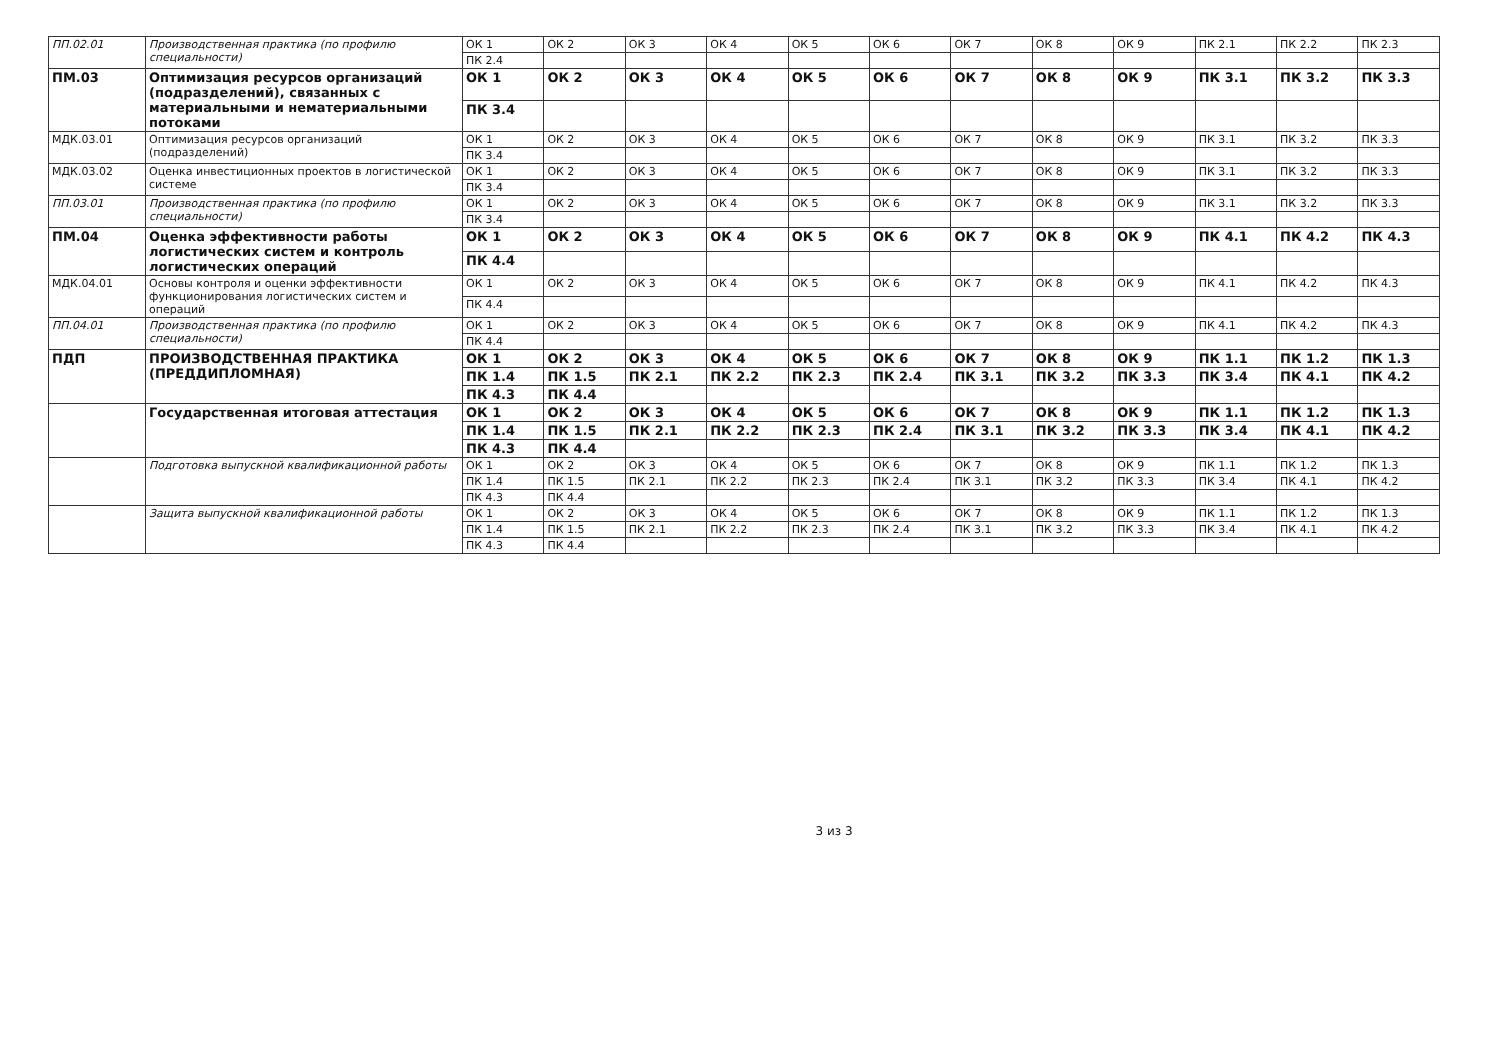| ПП.02.01 | Производственная практика (по профилю специальности) | ОК 1 | ОК 2 | ОК 3 | ОК 4 | ОК 5 | ОК 6 | ОК 7 | ОК 8 | ОК 9 | ПК 2.1 | ПК 2.2 | ПК 2.3 |
| | | ПК 2.4 | | | | | | | | | | | |
| ПМ.03 | Оптимизация ресурсов организаций (подразделений), связанных с материальными и нематериальными потоками | ОК 1 | ОК 2 | ОК 3 | ОК 4 | ОК 5 | ОК 6 | ОК 7 | ОК 8 | ОК 9 | ПК 3.1 | ПК 3.2 | ПК 3.3 |
| | | ПК 3.4 | | | | | | | | | | | |
| МДК.03.01 | Оптимизация ресурсов организаций (подразделений) | ОК 1 | ОК 2 | ОК 3 | ОК 4 | ОК 5 | ОК 6 | ОК 7 | ОК 8 | ОК 9 | ПК 3.1 | ПК 3.2 | ПК 3.3 |
| | | ПК 3.4 | | | | | | | | | | | |
| МДК.03.02 | Оценка инвестиционных проектов в логистической системе | ОК 1 | ОК 2 | ОК 3 | ОК 4 | ОК 5 | ОК 6 | ОК 7 | ОК 8 | ОК 9 | ПК 3.1 | ПК 3.2 | ПК 3.3 |
| | | ПК 3.4 | | | | | | | | | | | |
| ПП.03.01 | Производственная практика (по профилю специальности) | ОК 1 | ОК 2 | ОК 3 | ОК 4 | ОК 5 | ОК 6 | ОК 7 | ОК 8 | ОК 9 | ПК 3.1 | ПК 3.2 | ПК 3.3 |
| | | ПК 3.4 | | | | | | | | | | | |
| ПМ.04 | Оценка эффективности работы логистических систем и контроль логистических операций | ОК 1 | ОК 2 | ОК 3 | ОК 4 | ОК 5 | ОК 6 | ОК 7 | ОК 8 | ОК 9 | ПК 4.1 | ПК 4.2 | ПК 4.3 |
| | | ПК 4.4 | | | | | | | | | | | |
| МДК.04.01 | Основы контроля и оценки эффективности функционирования логистических систем и операций | ОК 1 | ОК 2 | ОК 3 | ОК 4 | ОК 5 | ОК 6 | ОК 7 | ОК 8 | ОК 9 | ПК 4.1 | ПК 4.2 | ПК 4.3 |
| | | ПК 4.4 | | | | | | | | | | | |
| ПП.04.01 | Производственная практика (по профилю специальности) | ОК 1 | ОК 2 | ОК 3 | ОК 4 | ОК 5 | ОК 6 | ОК 7 | ОК 8 | ОК 9 | ПК 4.1 | ПК 4.2 | ПК 4.3 |
| | | ПК 4.4 | | | | | | | | | | | |
| ПДП | ПРОИЗВОДСТВЕННАЯ ПРАКТИКА (ПРЕДДИПЛОМНАЯ) | ОК 1 | ОК 2 | ОК 3 | ОК 4 | ОК 5 | ОК 6 | ОК 7 | ОК 8 | ОК 9 | ПК 1.1 | ПК 1.2 | ПК 1.3 |
| | | ПК 1.4 | ПК 1.5 | ПК 2.1 | ПК 2.2 | ПК 2.3 | ПК 2.4 | ПК 3.1 | ПК 3.2 | ПК 3.3 | ПК 3.4 | ПК 4.1 | ПК 4.2 |
| | | ПК 4.3 | ПК 4.4 | | | | | | | | | | |
| | Государственная итоговая аттестация | ОК 1 | ОК 2 | ОК 3 | ОК 4 | ОК 5 | ОК 6 | ОК 7 | ОК 8 | ОК 9 | ПК 1.1 | ПК 1.2 | ПК 1.3 |
| | | ПК 1.4 | ПК 1.5 | ПК 2.1 | ПК 2.2 | ПК 2.3 | ПК 2.4 | ПК 3.1 | ПК 3.2 | ПК 3.3 | ПК 3.4 | ПК 4.1 | ПК 4.2 |
| | | ПК 4.3 | ПК 4.4 | | | | | | | | | | |
| | Подготовка выпускной квалификационной работы | ОК 1 | ОК 2 | ОК 3 | ОК 4 | ОК 5 | ОК 6 | ОК 7 | ОК 8 | ОК 9 | ПК 1.1 | ПК 1.2 | ПК 1.3 |
| | | ПК 1.4 | ПК 1.5 | ПК 2.1 | ПК 2.2 | ПК 2.3 | ПК 2.4 | ПК 3.1 | ПК 3.2 | ПК 3.3 | ПК 3.4 | ПК 4.1 | ПК 4.2 |
| | | ПК 4.3 | ПК 4.4 | | | | | | | | | | |
| | Защита выпускной квалификационной работы | ОК 1 | ОК 2 | ОК 3 | ОК 4 | ОК 5 | ОК 6 | ОК 7 | ОК 8 | ОК 9 | ПК 1.1 | ПК 1.2 | ПК 1.3 |
| | | ПК 1.4 | ПК 1.5 | ПК 2.1 | ПК 2.2 | ПК 2.3 | ПК 2.4 | ПК 3.1 | ПК 3.2 | ПК 3.3 | ПК 3.4 | ПК 4.1 | ПК 4.2 |
| | | ПК 4.3 | ПК 4.4 | | | | | | | | | | |
3 из 3